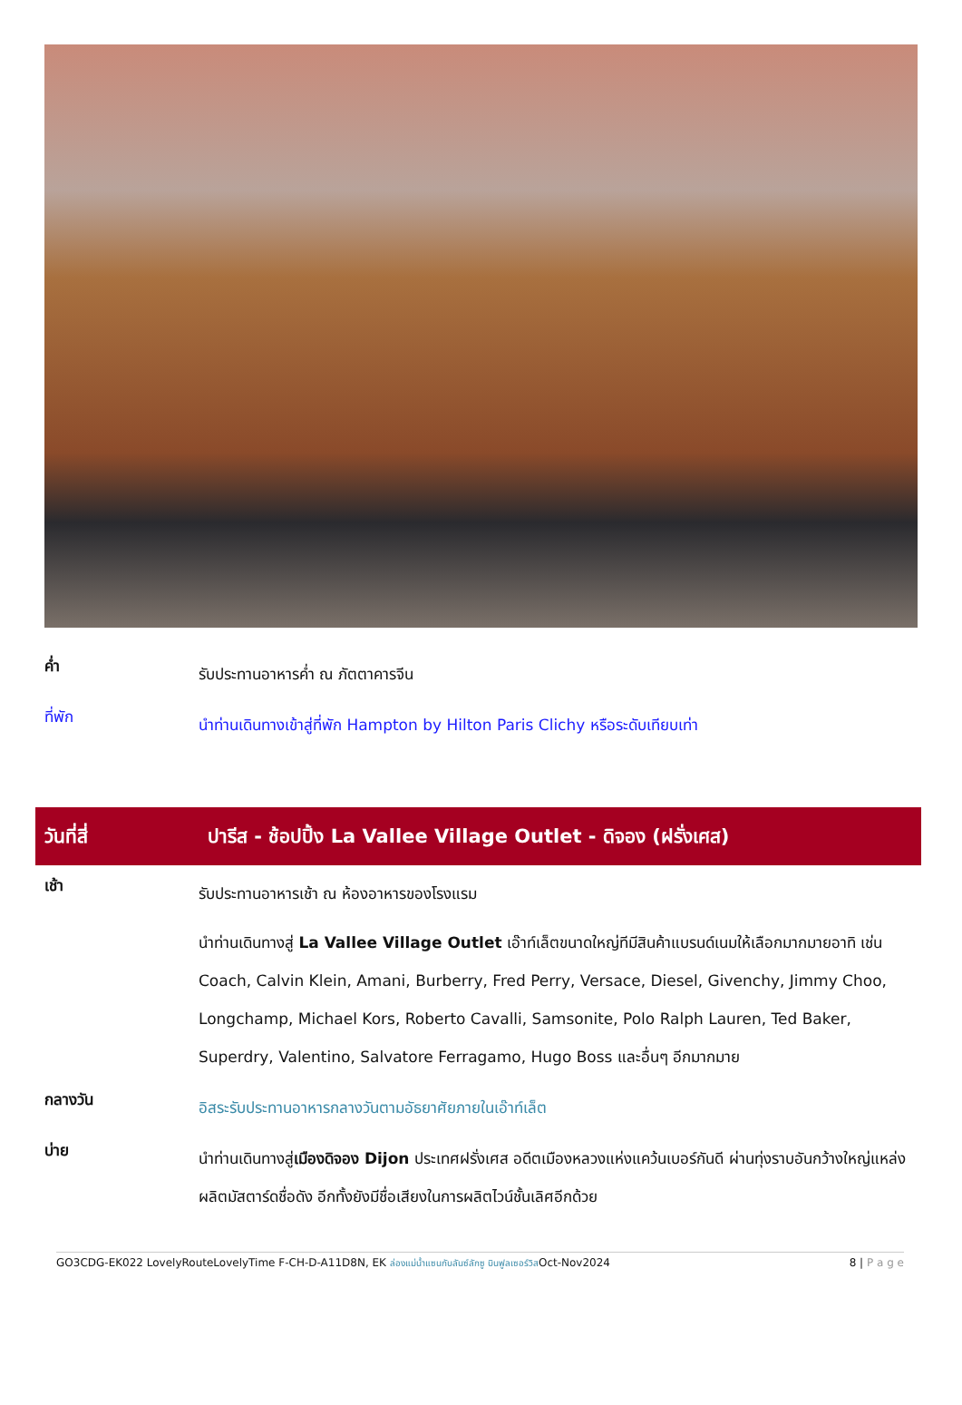ค่ำ
รับประทานอาหารค่ำ ณ ภัตตาคารจีน
ที่พัก
นำท่านเดินทางเข้าสู่ที่พัก Hampton by Hilton Paris Clichy หรือระดับเทียบเท่า
วันที่สี่
ปารีส - ช้อปปิ้ง La Vallee Village Outlet - ดิจอง (ฝรั่งเศส)
เช้า
รับประทานอาหารเช้า ณ ห้องอาหารของโรงแรม
นำท่านเดินทางสู่ La Vallee Village Outlet เอ๊าท์เล็ตขนาดใหญ่ทีมีสินค้าแบรนด์เนมให้เลือกมากมายอาทิ เช่น Coach, Calvin Klein, Amani, Burberry, Fred Perry, Versace, Diesel, Givenchy, Jimmy Choo, Longchamp, Michael Kors, Roberto Cavalli, Samsonite, Polo Ralph Lauren, Ted Baker, Superdry, Valentino, Salvatore Ferragamo, Hugo Boss และอื่นๆ อีกมากมาย
กลางวัน
อิสระรับประทานอาหารกลางวันตามอัธยาศัยภายในเอ๊าท์เล็ต
บ่าย
นำท่านเดินทางสู่เมืองดิจอง Dijon ประเทศฝรั่งเศส อดีตเมืองหลวงแห่งแคว้นเบอร์กันดี ผ่านทุ่งราบอันกว้างใหญ่แหล่งผลิตมัสตาร์ดชื่อดัง อีกทั้งยังมีชื่อเสียงในการผลิตไวน์ชั้นเลิศอีกด้วย
GO3CDG-EK022 LovelyRouteLovelyTime F-CH-D-A11D8N, EK ล่องแม่น้ำแซนกับลันซ์ลักซู บินฟูลเซอร์วิสOct-Nov2024 8 | P a g e